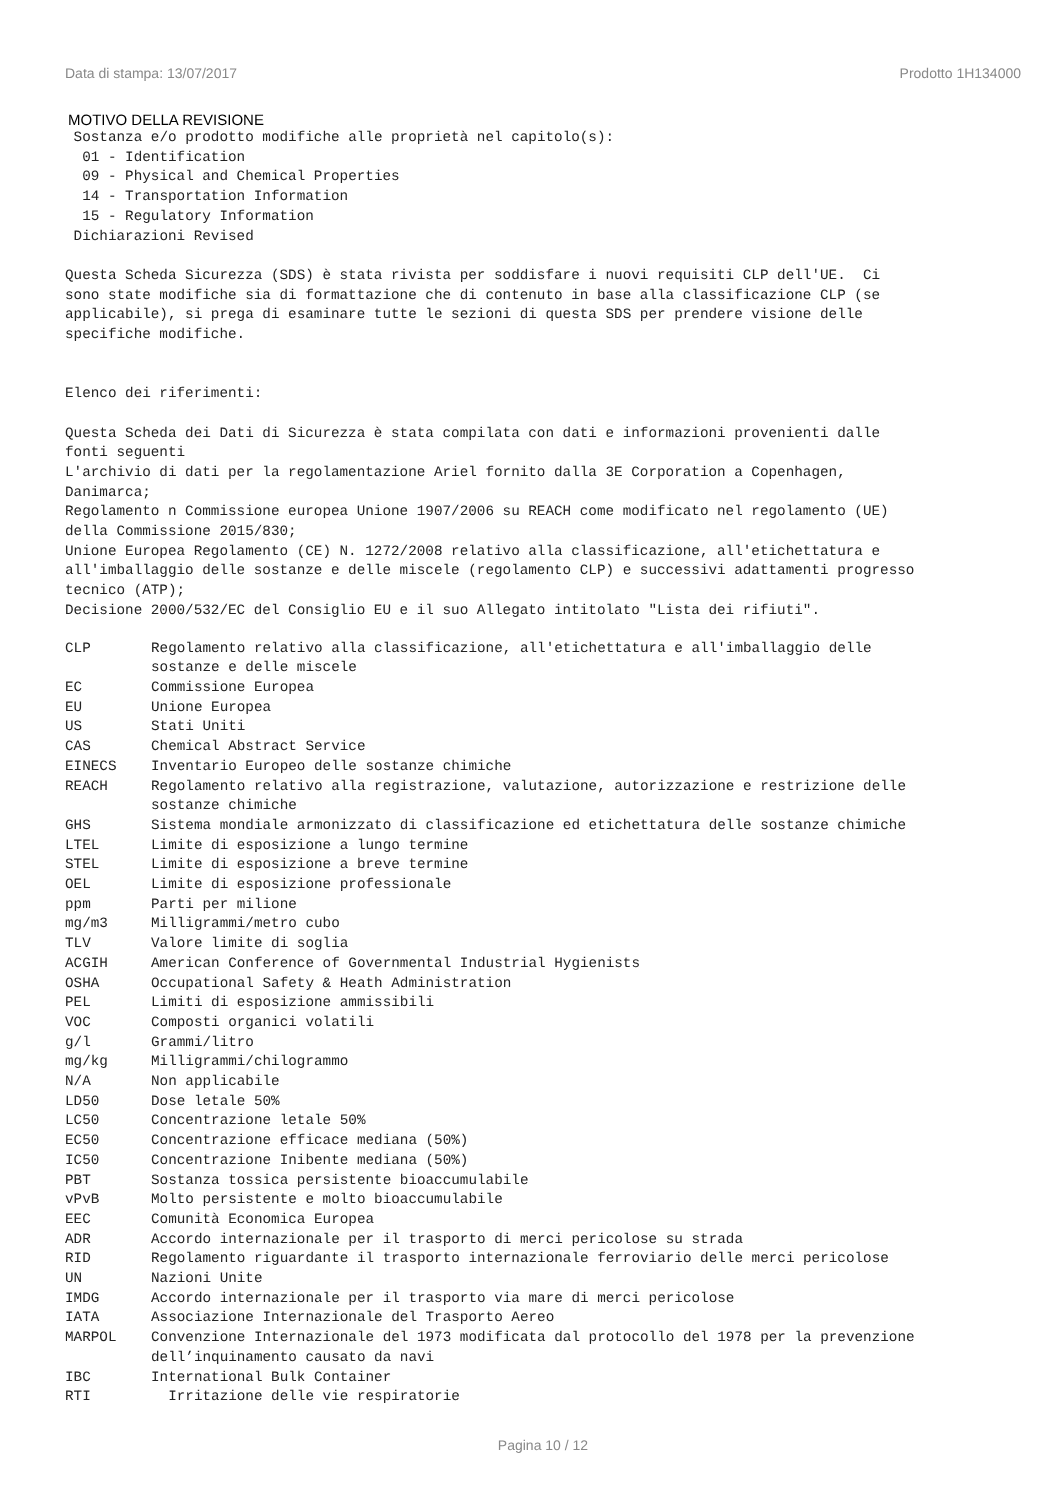Data di stampa: 13/07/2017 Prodotto 1H134000
MOTIVO DELLA REVISIONE
 Sostanza e/o prodotto modifiche alle proprietà nel capitolo(s):
  01 - Identification
  09 - Physical and Chemical Properties
  14 - Transportation Information
  15 - Regulatory Information
 Dichiarazioni Revised

Questa Scheda Sicurezza (SDS) è stata rivista per soddisfare i nuovi requisiti CLP dell'UE.  Ci
sono state modifiche sia di formattazione che di contenuto in base alla classificazione CLP (se
applicabile), si prega di esaminare tutte le sezioni di questa SDS per prendere visione delle
specifiche modifiche.


Elenco dei riferimenti:

Questa Scheda dei Dati di Sicurezza è stata compilata con dati e informazioni provenienti dalle
fonti seguenti
L'archivio di dati per la regolamentazione Ariel fornito dalla 3E Corporation a Copenhagen,
Danimarca;
Regolamento n Commissione europea Unione 1907/2006 su REACH come modificato nel regolamento (UE)
della Commissione 2015/830;
Unione Europea Regolamento (CE) N. 1272/2008 relativo alla classificazione, all'etichettatura e
all'imballaggio delle sostanze e delle miscele (regolamento CLP) e successivi adattamenti progresso
tecnico (ATP);
Decisione 2000/532/EC del Consiglio EU e il suo Allegato intitolato "Lista dei rifiuti".
| CLP | Regolamento relativo alla classificazione, all'etichettatura e all'imballaggio delle sostanze e delle miscele |
| EC | Commissione Europea |
| EU | Unione Europea |
| US | Stati Uniti |
| CAS | Chemical Abstract Service |
| EINECS | Inventario Europeo delle sostanze chimiche |
| REACH | Regolamento relativo alla registrazione, valutazione, autorizzazione e restrizione delle sostanze chimiche |
| GHS | Sistema mondiale armonizzato di classificazione ed etichettatura delle sostanze chimiche |
| LTEL | Limite di esposizione a lungo termine |
| STEL | Limite di esposizione a breve termine |
| OEL | Limite di esposizione professionale |
| ppm | Parti per milione |
| mg/m3 | Milligrammi/metro cubo |
| TLV | Valore limite di soglia |
| ACGIH | American Conference of Governmental Industrial Hygienists |
| OSHA | Occupational Safety & Heath Administration |
| PEL | Limiti di esposizione ammissibili |
| VOC | Composti organici volatili |
| g/l | Grammi/litro |
| mg/kg | Milligrammi/chilogrammo |
| N/A | Non applicabile |
| LD50 | Dose letale 50% |
| LC50 | Concentrazione letale 50% |
| EC50 | Concentrazione efficace mediana (50%) |
| IC50 | Concentrazione Inibente mediana (50%) |
| PBT | Sostanza tossica persistente bioaccumulabile |
| vPvB | Molto persistente e molto bioaccumulabile |
| EEC | Comunità Economica Europea |
| ADR | Accordo internazionale per il trasporto di merci pericolose su strada |
| RID | Regolamento riguardante il trasporto internazionale ferroviario delle merci pericolose |
| UN | Nazioni Unite |
| IMDG | Accordo internazionale per il trasporto via mare di merci pericolose |
| IATA | Associazione Internazionale del Trasporto Aereo |
| MARPOL | Convenzione Internazionale del 1973 modificata dal protocollo del 1978 per la prevenzione dell’inquinamento causato da navi |
| IBC | International Bulk Container |
| RTI | Irritazione delle vie respiratorie |
Pagina 10 / 12